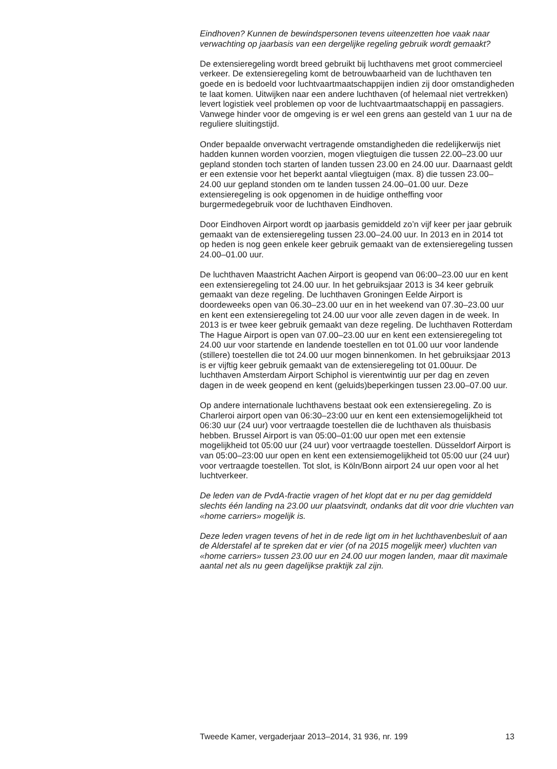Eindhoven? Kunnen de bewindspersonen tevens uiteenzetten hoe vaak naar verwachting op jaarbasis van een dergelijke regeling gebruik wordt gemaakt?
De extensieregeling wordt breed gebruikt bij luchthavens met groot commercieel verkeer. De extensieregeling komt de betrouwbaarheid van de luchthaven ten goede en is bedoeld voor luchtvaartmaatschappijen indien zij door omstandigheden te laat komen. Uitwijken naar een andere luchthaven (of helemaal niet vertrekken) levert logistiek veel problemen op voor de luchtvaartmaatschappij en passagiers. Vanwege hinder voor de omgeving is er wel een grens aan gesteld van 1 uur na de reguliere sluitingstijd.
Onder bepaalde onverwacht vertragende omstandigheden die redelijkerwijs niet hadden kunnen worden voorzien, mogen vliegtuigen die tussen 22.00–23.00 uur gepland stonden toch starten of landen tussen 23.00 en 24.00 uur. Daarnaast geldt er een extensie voor het beperkt aantal vliegtuigen (max. 8) die tussen 23.00–24.00 uur gepland stonden om te landen tussen 24.00–01.00 uur. Deze extensieregeling is ook opgenomen in de huidige ontheffing voor burgermedegebruik voor de luchthaven Eindhoven.
Door Eindhoven Airport wordt op jaarbasis gemiddeld zo’n vijf keer per jaar gebruik gemaakt van de extensieregeling tussen 23.00–24.00 uur. In 2013 en in 2014 tot op heden is nog geen enkele keer gebruik gemaakt van de extensieregeling tussen 24.00–01.00 uur.
De luchthaven Maastricht Aachen Airport is geopend van 06:00–23.00 uur en kent een extensieregeling tot 24.00 uur. In het gebruiksjaar 2013 is 34 keer gebruik gemaakt van deze regeling. De luchthaven Groningen Eelde Airport is doordeweeks open van 06.30–23.00 uur en in het weekend van 07.30–23.00 uur en kent een extensieregeling tot 24.00 uur voor alle zeven dagen in de week. In 2013 is er twee keer gebruik gemaakt van deze regeling. De luchthaven Rotterdam The Hague Airport is open van 07.00–23.00 uur en kent een extensieregeling tot 24.00 uur voor startende en landende toestellen en tot 01.00 uur voor landende (stillere) toestellen die tot 24.00 uur mogen binnenkomen. In het gebruiksjaar 2013 is er vijftig keer gebruik gemaakt van de extensieregeling tot 01.00uur. De luchthaven Amsterdam Airport Schiphol is vierentwintig uur per dag en zeven dagen in de week geopend en kent (geluids)beperkingen tussen 23.00–07.00 uur.
Op andere internationale luchthavens bestaat ook een extensieregeling. Zo is Charleroi airport open van 06:30–23:00 uur en kent een extensiemogelijkheid tot 06:30 uur (24 uur) voor vertraagde toestellen die de luchthaven als thuisbasis hebben. Brussel Airport is van 05:00–01:00 uur open met een extensie mogelijkheid tot 05:00 uur (24 uur) voor vertraagde toestellen. Düsseldorf Airport is van 05:00–23:00 uur open en kent een extensiemogelijkheid tot 05:00 uur (24 uur) voor vertraagde toestellen. Tot slot, is Köln/Bonn airport 24 uur open voor al het luchtverkeer.
De leden van de PvdA-fractie vragen of het klopt dat er nu per dag gemiddeld slechts één landing na 23.00 uur plaatsvindt, ondanks dat dit voor drie vluchten van «home carriers» mogelijk is.
Deze leden vragen tevens of het in de rede ligt om in het luchthavenbesluit of aan de Alderstafel af te spreken dat er vier (of na 2015 mogelijk meer) vluchten van «home carriers» tussen 23.00 uur en 24.00 uur mogen landen, maar dit maximale aantal net als nu geen dagelijkse praktijk zal zijn.
Tweede Kamer, vergaderjaar 2013–2014, 31 936, nr. 199 13